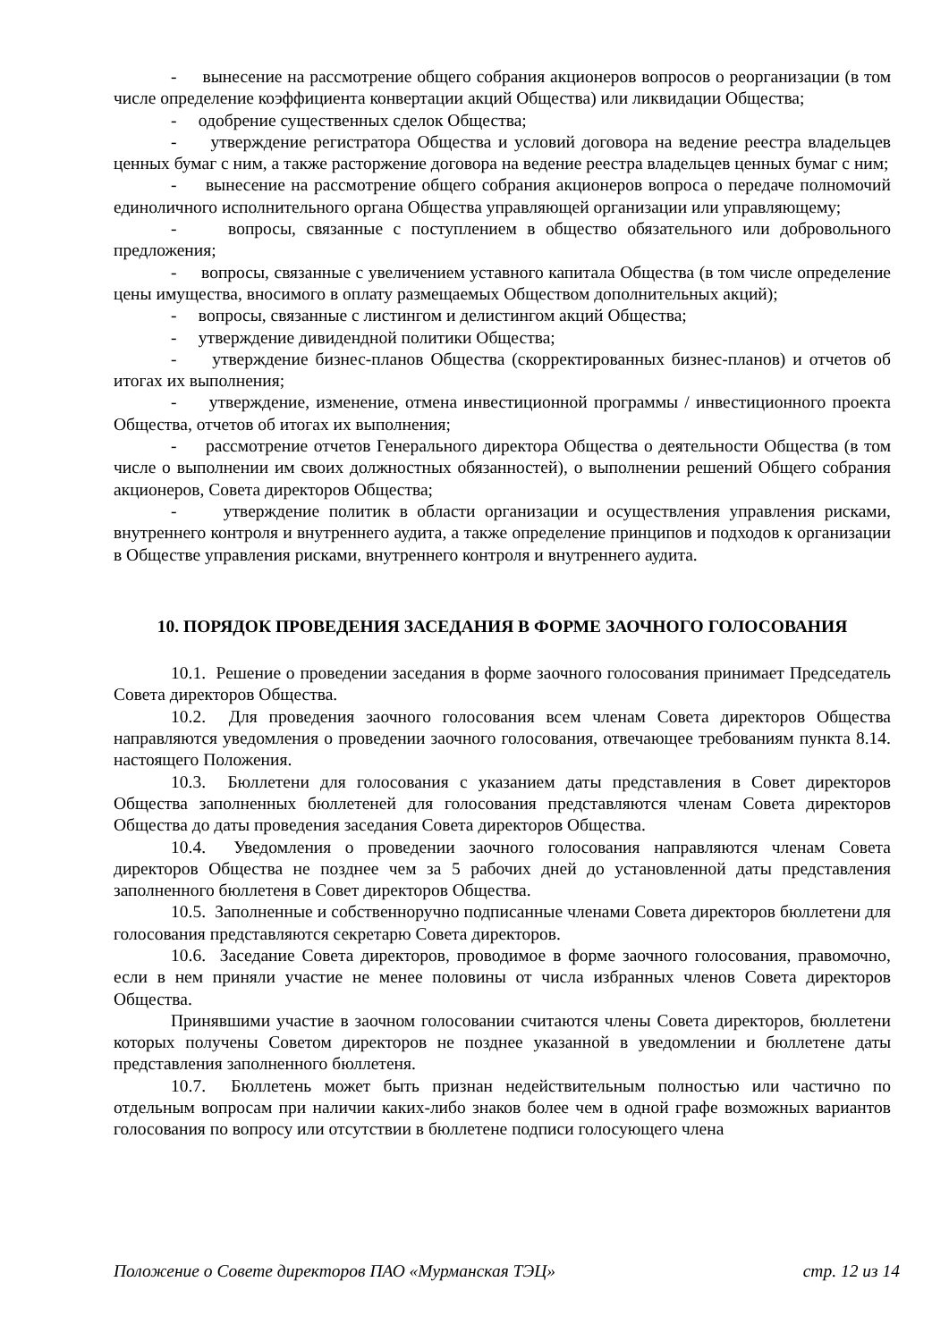- вынесение на рассмотрение общего собрания акционеров вопросов о реорганизации (в том числе определение коэффициента конвертации акций Общества) или ликвидации Общества;
- одобрение существенных сделок Общества;
- утверждение регистратора Общества и условий договора на ведение реестра владельцев ценных бумаг с ним, а также расторжение договора на ведение реестра владельцев ценных бумаг с ним;
- вынесение на рассмотрение общего собрания акционеров вопроса о передаче полномочий единоличного исполнительного органа Общества управляющей организации или управляющему;
- вопросы, связанные с поступлением в общество обязательного или добровольного предложения;
- вопросы, связанные с увеличением уставного капитала Общества (в том числе определение цены имущества, вносимого в оплату размещаемых Обществом дополнительных акций);
- вопросы, связанные с листингом и делистингом акций Общества;
- утверждение дивидендной политики Общества;
- утверждение бизнес-планов Общества (скорректированных бизнес-планов) и отчетов об итогах их выполнения;
- утверждение, изменение, отмена инвестиционной программы / инвестиционного проекта Общества, отчетов об итогах их выполнения;
- рассмотрение отчетов Генерального директора Общества о деятельности Общества (в том числе о выполнении им своих должностных обязанностей), о выполнении решений Общего собрания акционеров, Совета директоров Общества;
- утверждение политик в области организации и осуществления управления рисками, внутреннего контроля и внутреннего аудита, а также определение принципов и подходов к организации в Обществе управления рисками, внутреннего контроля и внутреннего аудита.
10. ПОРЯДОК ПРОВЕДЕНИЯ ЗАСЕДАНИЯ В ФОРМЕ ЗАОЧНОГО ГОЛОСОВАНИЯ
10.1. Решение о проведении заседания в форме заочного голосования принимает Председатель Совета директоров Общества.
10.2. Для проведения заочного голосования всем членам Совета директоров Общества направляются уведомления о проведении заочного голосования, отвечающее требованиям пункта 8.14. настоящего Положения.
10.3. Бюллетени для голосования с указанием даты представления в Совет директоров Общества заполненных бюллетеней для голосования представляются членам Совета директоров Общества до даты проведения заседания Совета директоров Общества.
10.4. Уведомления о проведении заочного голосования направляются членам Совета директоров Общества не позднее чем за 5 рабочих дней до установленной даты представления заполненного бюллетеня в Совет директоров Общества.
10.5. Заполненные и собственноручно подписанные членами Совета директоров бюллетени для голосования представляются секретарю Совета директоров.
10.6. Заседание Совета директоров, проводимое в форме заочного голосования, правомочно, если в нем приняли участие не менее половины от числа избранных членов Совета директоров Общества.
Принявшими участие в заочном голосовании считаются члены Совета директоров, бюллетени которых получены Советом директоров не позднее указанной в уведомлении и бюллетене даты представления заполненного бюллетеня.
10.7. Бюллетень может быть признан недействительным полностью или частично по отдельным вопросам при наличии каких-либо знаков более чем в одной графе возможных вариантов голосования по вопросу или отсутствии в бюллетене подписи голосующего члена
Положение о Совете директоров ПАО «Мурманская ТЭЦ» стр. 12 из 14